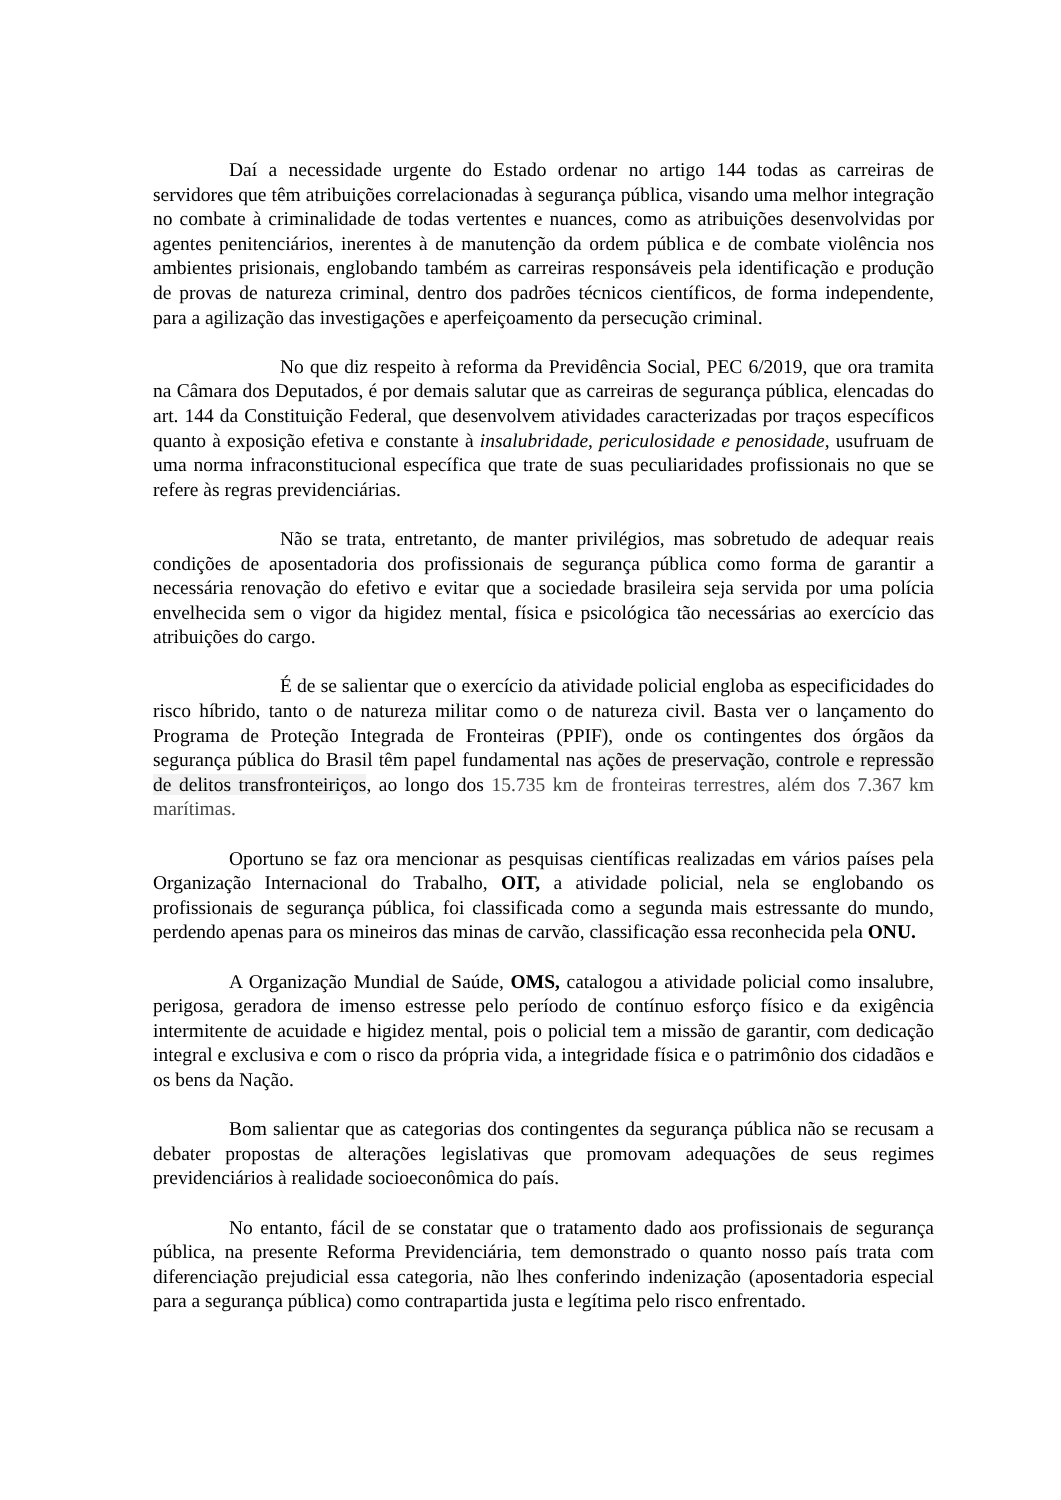Daí a necessidade urgente do Estado ordenar no artigo 144 todas as carreiras de servidores que têm atribuições correlacionadas à segurança pública, visando uma melhor integração no combate à criminalidade de todas vertentes e nuances, como as atribuições desenvolvidas por agentes penitenciários, inerentes à de manutenção da ordem pública e de combate violência nos ambientes prisionais, englobando também as carreiras responsáveis pela identificação e produção de provas de natureza criminal, dentro dos padrões técnicos científicos, de forma independente, para a agilização das investigações e aperfeiçoamento da persecução criminal.
No que diz respeito à reforma da Previdência Social, PEC 6/2019, que ora tramita na Câmara dos Deputados, é por demais salutar que as carreiras de segurança pública, elencadas do art. 144 da Constituição Federal, que desenvolvem atividades caracterizadas por traços específicos quanto à exposição efetiva e constante à insalubridade, periculosidade e penosidade, usufruam de uma norma infraconstitucional específica que trate de suas peculiaridades profissionais no que se refere às regras previdenciárias.
Não se trata, entretanto, de manter privilégios, mas sobretudo de adequar reais condições de aposentadoria dos profissionais de segurança pública como forma de garantir a necessária renovação do efetivo e evitar que a sociedade brasileira seja servida por uma polícia envelhecida sem o vigor da higidez mental, física e psicológica tão necessárias ao exercício das atribuições do cargo.
É de se salientar que o exercício da atividade policial engloba as especificidades do risco híbrido, tanto o de natureza militar como o de natureza civil. Basta ver o lançamento do Programa de Proteção Integrada de Fronteiras (PPIF), onde os contingentes dos órgãos da segurança pública do Brasil têm papel fundamental nas ações de preservação, controle e repressão de delitos transfronteiriços, ao longo dos 15.735 km de fronteiras terrestres, além dos 7.367 km marítimas.
Oportuno se faz ora mencionar as pesquisas científicas realizadas em vários países pela Organização Internacional do Trabalho, OIT, a atividade policial, nela se englobando os profissionais de segurança pública, foi classificada como a segunda mais estressante do mundo, perdendo apenas para os mineiros das minas de carvão, classificação essa reconhecida pela ONU.
A Organização Mundial de Saúde, OMS, catalogou a atividade policial como insalubre, perigosa, geradora de imenso estresse pelo período de contínuo esforço físico e da exigência intermitente de acuidade e higidez mental, pois o policial tem a missão de garantir, com dedicação integral e exclusiva e com o risco da própria vida, a integridade física e o patrimônio dos cidadãos e os bens da Nação.
Bom salientar que as categorias dos contingentes da segurança pública não se recusam a debater propostas de alterações legislativas que promovam adequações de seus regimes previdenciários à realidade socioeconômica do país.
No entanto, fácil de se constatar que o tratamento dado aos profissionais de segurança pública, na presente Reforma Previdenciária, tem demonstrado o quanto nosso país trata com diferenciação prejudicial essa categoria, não lhes conferindo indenização (aposentadoria especial para a segurança pública) como contrapartida justa e legítima pelo risco enfrentado.